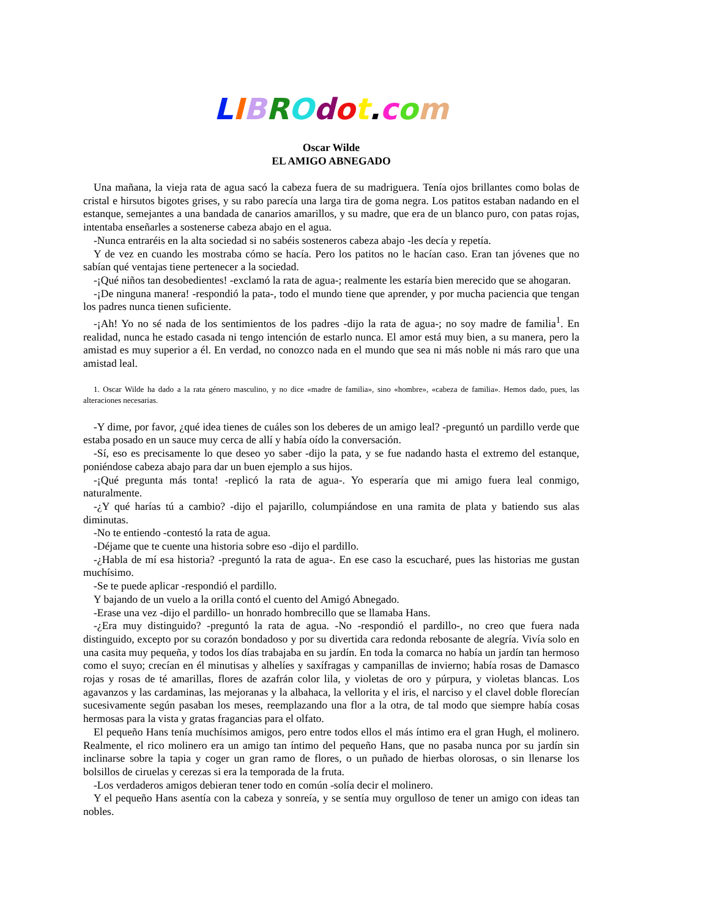LIBROdot. com
Oscar Wilde
EL AMIGO ABNEGADO
Una mañana, la vieja rata de agua sacó la cabeza fuera de su madriguera. Tenía ojos brillantes como bolas de cristal e hirsutos bigotes grises, y su rabo parecía una larga tira de goma negra. Los patitos estaban nadando en el estanque, semejantes a una bandada de canarios amarillos, y su madre, que era de un blanco puro, con patas rojas, intentaba enseñarles a sostenerse cabeza abajo en el agua.
-Nunca entraréis en la alta sociedad si no sabéis sosteneros cabeza abajo -les decía y repetía.
Y de vez en cuando les mostraba cómo se hacía. Pero los patitos no le hacían caso. Eran tan jóvenes que no sabían qué ventajas tiene pertenecer a la sociedad.
-¡Qué niños tan desobedientes! -exclamó la rata de agua-; realmente les estaría bien merecido que se ahogaran.
-¡De ninguna manera! -respondió la pata-, todo el mundo tiene que aprender, y por mucha paciencia que tengan los padres nunca tienen suficiente.
-¡Ah! Yo no sé nada de los sentimientos de los padres -dijo la rata de agua-; no soy madre de familia<sup>1</sup>. En realidad, nunca he estado casada ni tengo intención de estarlo nunca. El amor está muy bien, a su manera, pero la amistad es muy superior a él. En verdad, no conozco nada en el mundo que sea ni más noble ni más raro que una amistad leal.
1. Oscar Wilde ha dado a la rata género masculino, y no dice «madre de familia», sino «hombre», «cabeza de familia». Hemos dado, pues, las alteraciones necesarias.
-Y dime, por favor, ¿qué idea tienes de cuáles son los deberes de un amigo leal? -preguntó un pardillo verde que estaba posado en un sauce muy cerca de allí y había oído la conversación.
-Sí, eso es precisamente lo que deseo yo saber -dijo la pata, y se fue nadando hasta el extremo del estanque, poniéndose cabeza abajo para dar un buen ejemplo a sus hijos.
-¡Qué pregunta más tonta! -replicó la rata de agua-. Yo esperaría que mi amigo fuera leal conmigo, naturalmente.
-¿Y qué harías tú a cambio? -dijo el pajarillo, columpiándose en una ramita de plata y batiendo sus alas diminutas.
-No te entiendo -contestó la rata de agua.
-Déjame que te cuente una historia sobre eso -dijo el pardillo.
-¿Habla de mí esa historia? -preguntó la rata de agua-. En ese caso la escucharé, pues las historias me gustan muchísimo.
-Se te puede aplicar -respondió el pardillo.
Y bajando de un vuelo a la orilla contó el cuento del Amigó Abnegado.
-Erase una vez -dijo el pardillo- un honrado hombrecillo que se llamaba Hans.
-¿Era muy distinguido? -preguntó la rata de agua. -No -respondió el pardillo-, no creo que fuera nada distinguido, excepto por su corazón bondadoso y por su divertida cara redonda rebosante de alegría. Vivía solo en una casita muy pequeña, y todos los días trabajaba en su jardín. En toda la comarca no había un jardín tan hermoso como el suyo; crecían en él minutisas y alhelíes y saxífragas y campanillas de invierno; había rosas de Damasco rojas y rosas de té amarillas, flores de azafrán color lila, y violetas de oro y púrpura, y violetas blancas. Los agavanzos y las cardaminas, las mejoranas y la albahaca, la vellorita y el iris, el narciso y el clavel doble florecían sucesivamente según pasaban los meses, reemplazando una flor a la otra, de tal modo que siempre había cosas hermosas para la vista y gratas fragancias para el olfato.
El pequeño Hans tenía muchísimos amigos, pero entre todos ellos el más íntimo era el gran Hugh, el molinero. Realmente, el rico molinero era un amigo tan íntimo del pequeño Hans, que no pasaba nunca por su jardín sin inclinarse sobre la tapia y coger un gran ramo de flores, o un puñado de hierbas olorosas, o sin llenarse los bolsillos de ciruelas y cerezas si era la temporada de la fruta.
-Los verdaderos amigos debieran tener todo en común -solía decir el molinero.
Y el pequeño Hans asentía con la cabeza y sonreía, y se sentía muy orgulloso de tener un amigo con ideas tan nobles.